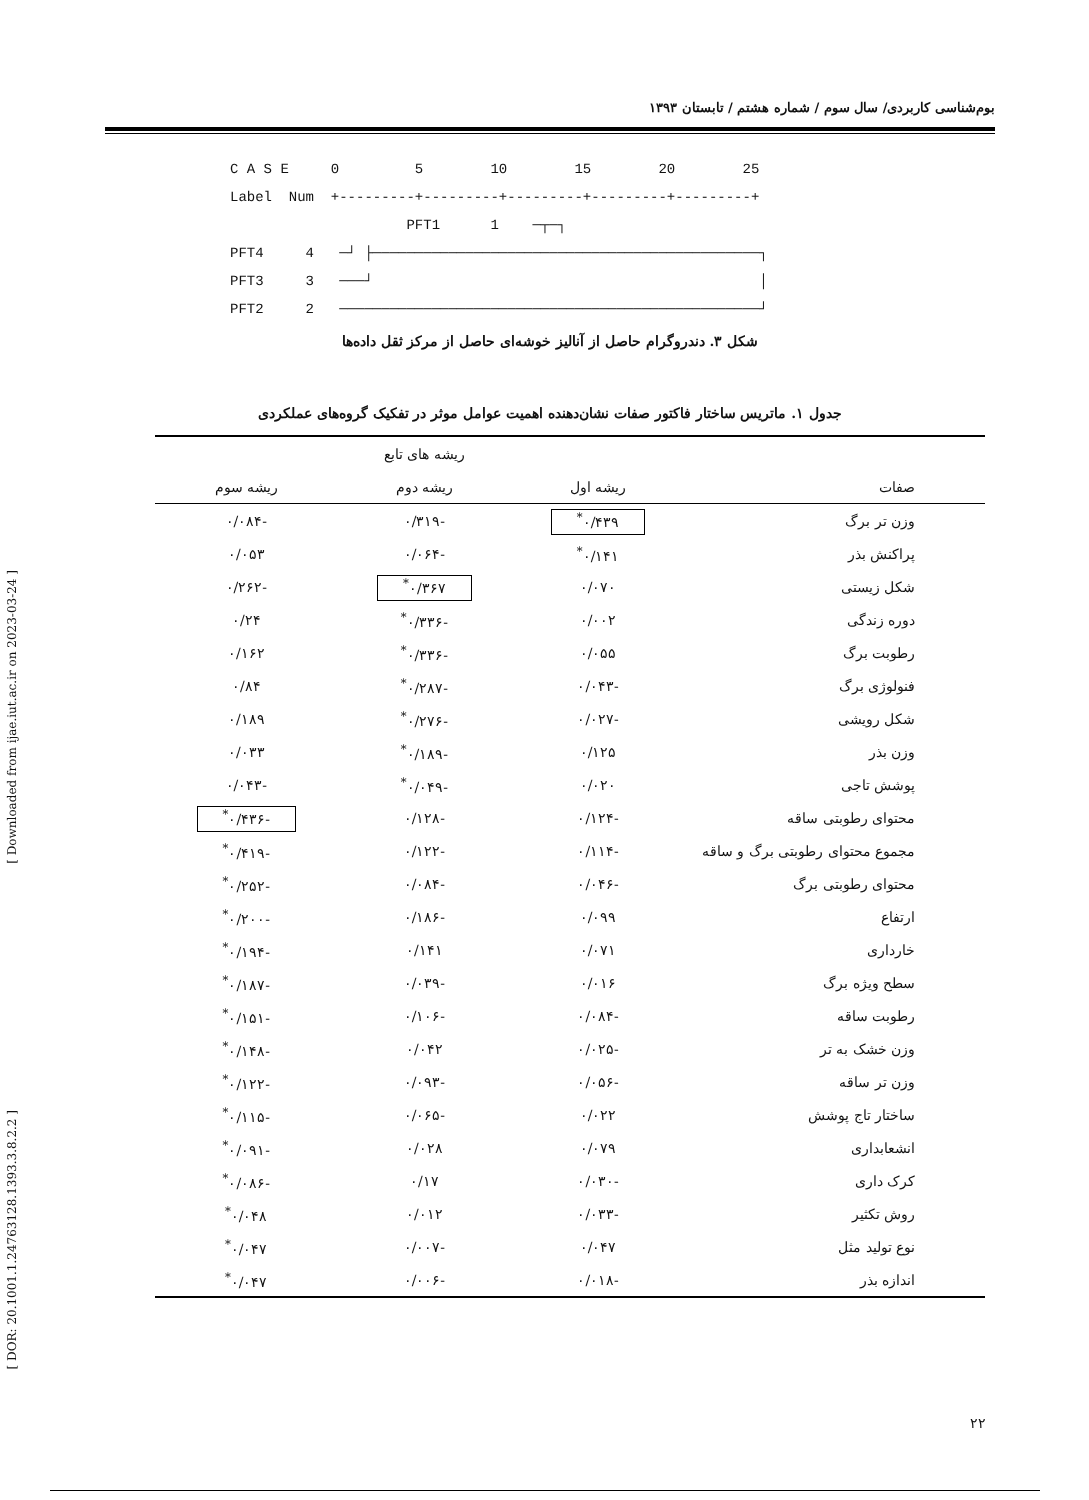بوم‌شناسی کاربردی/ سال سوم / شماره هشتم / تابستان ۱۳۹۳
C A S E 0 5 10 15 20 25 Label Num +---------+---------+---------+---------+---------+ PFT1 1 ─┬─┐ PFT4 4 ─┘ ├──────────────────────────────────────────────┐ PFT3 3 ───┘ │ PFT2 2 ──────────────────────────────────────────────────┘
شکل ۳. دندروگرام حاصل از آنالیز خوشه‌ای حاصل از مرکز ثقل داده‌ها
جدول ۱. ماتریس ساختار فاکتور صفات نشان‌دهنده اهمیت عوامل موثر در تفکیک گروه‌های عملکردی
| | | ریشه های تابع | |
| --- | --- | --- | --- |
| صفات | ریشه اول | ریشه دوم | ریشه سوم |
| وزن تر برگ | ۰/۴۳۹<sup>*</sup> | -۰/۳۱۹ | -۰/۰۸۴ |
| پراکنش بذر | ۰/۱۴۱<sup>*</sup> | -۰/۰۶۴ | ۰/۰۵۳ |
| شکل زیستی | ۰/۰۷۰ | ۰/۳۶۷<sup>*</sup> | -۰/۲۶۲ |
| دوره زندگی | ۰/۰۰۲ | -۰/۳۳۶<sup>*</sup> | ۰/۲۴ |
| رطوبت برگ | ۰/۰۵۵ | -۰/۳۳۶<sup>*</sup> | ۰/۱۶۲ |
| فنولوژی برگ | -۰/۰۴۳ | -۰/۲۸۷<sup>*</sup> | ۰/۸۴ |
| شکل رویشی | -۰/۰۲۷ | -۰/۲۷۶<sup>*</sup> | ۰/۱۸۹ |
| وزن بذر | ۰/۱۲۵ | -۰/۱۸۹<sup>*</sup> | ۰/۰۳۳ |
| پوشش تاجی | ۰/۰۲۰ | -۰/۰۴۹<sup>*</sup> | -۰/۰۴۳ |
| محتوای رطوبتی ساقه | -۰/۱۲۴ | -۰/۱۲۸ | -۰/۴۳۶<sup>*</sup> |
| مجموع محتوای رطوبتی برگ و ساقه | -۰/۱۱۴ | -۰/۱۲۲ | -۰/۴۱۹<sup>*</sup> |
| محتوای رطوبتی برگ | -۰/۰۴۶ | -۰/۰۸۴ | -۰/۲۵۲<sup>*</sup> |
| ارتفاع | ۰/۰۹۹ | -۰/۱۸۶ | -۰/۲۰۰<sup>*</sup> |
| خارداری | ۰/۰۷۱ | ۰/۱۴۱ | -۰/۱۹۴<sup>*</sup> |
| سطح ویژه برگ | ۰/۰۱۶ | -۰/۰۳۹ | -۰/۱۸۷<sup>*</sup> |
| رطوبت ساقه | -۰/۰۸۴ | -۰/۱۰۶ | -۰/۱۵۱<sup>*</sup> |
| وزن خشک به تر | -۰/۰۲۵ | ۰/۰۴۲ | -۰/۱۴۸<sup>*</sup> |
| وزن تر ساقه | -۰/۰۵۶ | -۰/۰۹۳ | -۰/۱۲۲<sup>*</sup> |
| ساختار تاج پوشش | ۰/۰۲۲ | -۰/۰۶۵ | -۰/۱۱۵<sup>*</sup> |
| انشعابداری | ۰/۰۷۹ | ۰/۰۲۸ | -۰/۰۹۱<sup>*</sup> |
| کرک داری | -۰/۰۳۰ | ۰/۱۷ | -۰/۰۸۶<sup>*</sup> |
| روش تکثیر | -۰/۰۳۳ | ۰/۰۱۲ | ۰/۰۴۸<sup>*</sup> |
| نوع تولید مثل | ۰/۰۴۷ | -۰/۰۰۷ | ۰/۰۴۷<sup>*</sup> |
| اندازه بذر | -۰/۰۱۸ | -۰/۰۰۶ | ۰/۰۴۷<sup>*</sup> |
[ Downloaded from ijae.iut.ac.ir on 2023-03-24 ]
[ DOR: 20.1001.1.24763128.1393.3.8.2.2 ]
۲۲